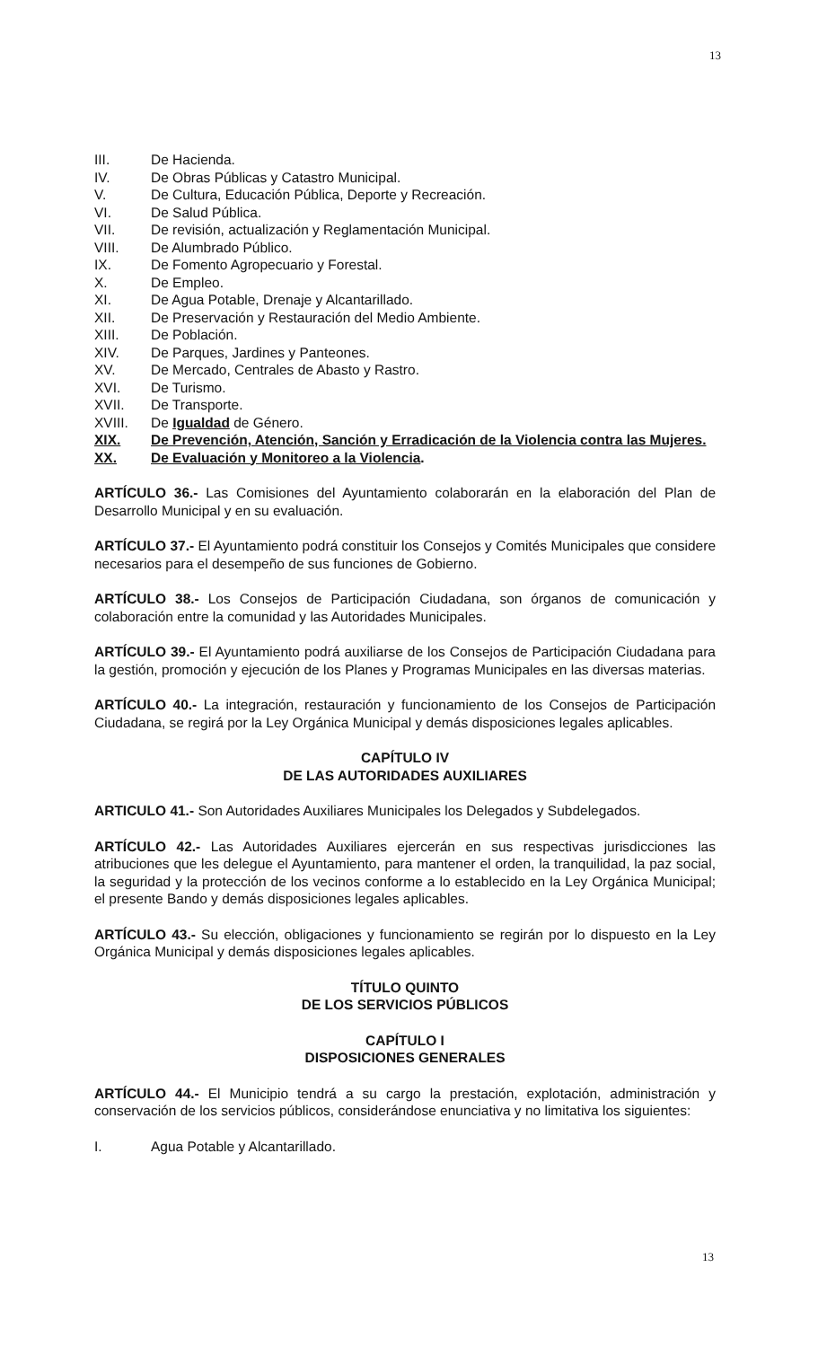13
III. De Hacienda.
IV. De Obras Públicas y Catastro Municipal.
V. De Cultura, Educación Pública, Deporte y Recreación.
VI. De Salud Pública.
VII. De revisión, actualización y Reglamentación Municipal.
VIII. De Alumbrado Público.
IX. De Fomento Agropecuario y Forestal.
X. De Empleo.
XI. De Agua Potable, Drenaje y Alcantarillado.
XII. De Preservación y Restauración del Medio Ambiente.
XIII. De Población.
XIV. De Parques, Jardines y Panteones.
XV. De Mercado, Centrales de Abasto y Rastro.
XVI. De Turismo.
XVII. De Transporte.
XVIII. De Igualdad de Género.
XIX. De Prevención, Atención, Sanción y Erradicación de la Violencia contra las Mujeres.
XX. De Evaluación y Monitoreo a la Violencia.
ARTÍCULO 36.- Las Comisiones del Ayuntamiento colaborarán en la elaboración del Plan de Desarrollo Municipal y en su evaluación.
ARTÍCULO 37.- El Ayuntamiento podrá constituir los Consejos y Comités Municipales que considere necesarios para el desempeño de sus funciones de Gobierno.
ARTÍCULO 38.- Los Consejos de Participación Ciudadana, son órganos de comunicación y colaboración entre la comunidad y las Autoridades Municipales.
ARTÍCULO 39.- El Ayuntamiento podrá auxiliarse de los Consejos de Participación Ciudadana para la gestión, promoción y ejecución de los Planes y Programas Municipales en las diversas materias.
ARTÍCULO 40.- La integración, restauración y funcionamiento de los Consejos de Participación Ciudadana, se regirá por la Ley Orgánica Municipal y demás disposiciones legales aplicables.
CAPÍTULO IV
DE LAS AUTORIDADES AUXILIARES
ARTICULO 41.- Son Autoridades Auxiliares Municipales los Delegados y Subdelegados.
ARTÍCULO 42.- Las Autoridades Auxiliares ejercerán en sus respectivas jurisdicciones las atribuciones que les delegue el Ayuntamiento, para mantener el orden, la tranquilidad, la paz social, la seguridad y la protección de los vecinos conforme a lo establecido en la Ley Orgánica Municipal; el presente Bando y demás disposiciones legales aplicables.
ARTÍCULO 43.- Su elección, obligaciones y funcionamiento se regirán por lo dispuesto en la Ley Orgánica Municipal y demás disposiciones legales aplicables.
TÍTULO QUINTO
DE LOS SERVICIOS PÚBLICOS
CAPÍTULO I
DISPOSICIONES GENERALES
ARTÍCULO 44.- El Municipio tendrá a su cargo la prestación, explotación, administración y conservación de los servicios públicos, considerándose enunciativa y no limitativa los siguientes:
I. Agua Potable y Alcantarillado.
13